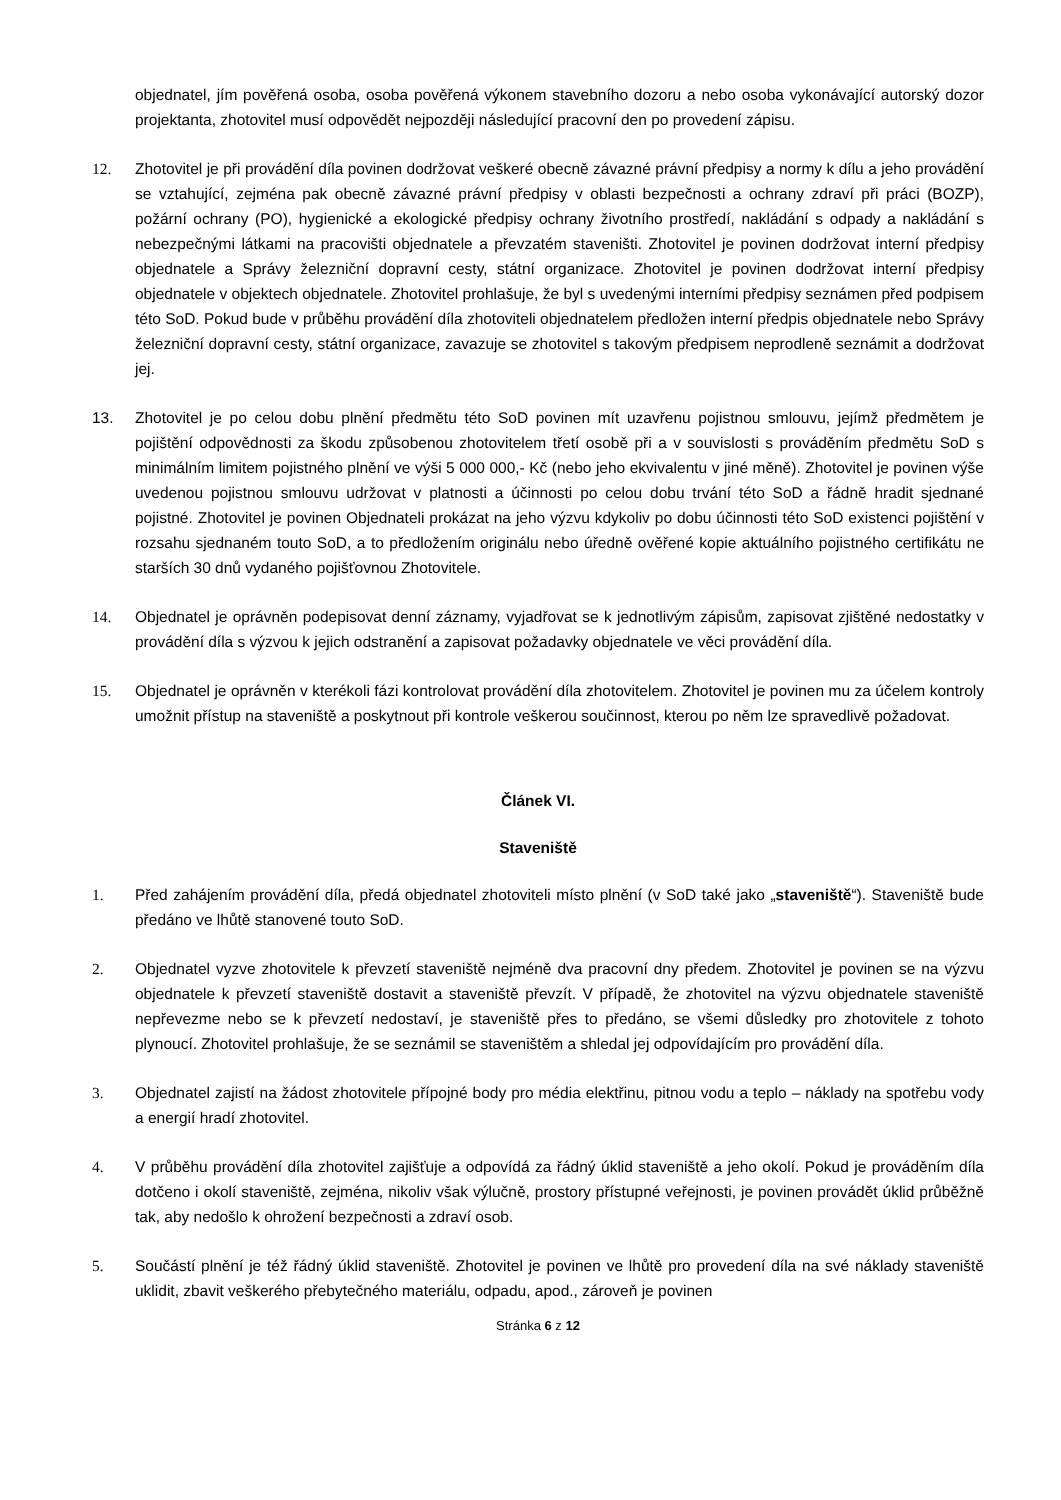objednatel, jím pověřená osoba, osoba pověřená výkonem stavebního dozoru a nebo osoba vykonávající autorský dozor projektanta, zhotovitel musí odpovědět nejpozději následující pracovní den po provedení zápisu.
12. Zhotovitel je při provádění díla povinen dodržovat veškeré obecně závazné právní předpisy a normy k dílu a jeho provádění se vztahující, zejména pak obecně závazné právní předpisy v oblasti bezpečnosti a ochrany zdraví při práci (BOZP), požární ochrany (PO), hygienické a ekologické předpisy ochrany životního prostředí, nakládání s odpady a nakládání s nebezpečnými látkami na pracovišti objednatele a převzatém staveništi. Zhotovitel je povinen dodržovat interní předpisy objednatele a Správy železniční dopravní cesty, státní organizace. Zhotovitel je povinen dodržovat interní předpisy objednatele v objektech objednatele. Zhotovitel prohlašuje, že byl s uvedenými interními předpisy seznámen před podpisem této SoD. Pokud bude v průběhu provádění díla zhotoviteli objednatelem předložen interní předpis objednatele nebo Správy železniční dopravní cesty, státní organizace, zavazuje se zhotovitel s takovým předpisem neprodleně seznámit a dodržovat jej.
13. Zhotovitel je po celou dobu plnění předmětu této SoD povinen mít uzavřenu pojistnou smlouvu, jejímž předmětem je pojištění odpovědnosti za škodu způsobenou zhotovitelem třetí osobě při a v souvislosti s prováděním předmětu SoD s minimálním limitem pojistného plnění ve výši 5 000 000,- Kč (nebo jeho ekvivalentu v jiné měně). Zhotovitel je povinen výše uvedenou pojistnou smlouvu udržovat v platnosti a účinnosti po celou dobu trvání této SoD a řádně hradit sjednané pojistné. Zhotovitel je povinen Objednateli prokázat na jeho výzvu kdykoliv po dobu účinnosti této SoD existenci pojištění v rozsahu sjednaném touto SoD, a to předložením originálu nebo úředně ověřené kopie aktuálního pojistného certifikátu ne starších 30 dnů vydaného pojišťovnou Zhotovitele.
14. Objednatel je oprávněn podepisovat denní záznamy, vyjadřovat se k jednotlivým zápisům, zapisovat zjištěné nedostatky v provádění díla s výzvou k jejich odstranění a zapisovat požadavky objednatele ve věci provádění díla.
15. Objednatel je oprávněn v kterékoli fázi kontrolovat provádění díla zhotovitelem. Zhotovitel je povinen mu za účelem kontroly umožnit přístup na staveniště a poskytnout při kontrole veškerou součinnost, kterou po něm lze spravedlivě požadovat.
Článek VI.
Staveniště
1. Před zahájením provádění díla, předá objednatel zhotoviteli místo plnění (v SoD také jako „staveniště“). Staveniště bude předáno ve lhůtě stanovené touto SoD.
2. Objednatel vyzve zhotovitele k převzetí staveniště nejméně dva pracovní dny předem. Zhotovitel je povinen se na výzvu objednatele k převzetí staveniště dostavit a staveniště převzít. V případě, že zhotovitel na výzvu objednatele staveniště nepřevezme nebo se k převzetí nedostaví, je staveniště přes to předáno, se všemi důsledky pro zhotovitele z tohoto plynoucí. Zhotovitel prohlašuje, že se seznámil se staveništěm a shledal jej odpovídajícím pro provádění díla.
3. Objednatel zajistí na žádost zhotovitele přípojné body pro média elektřinu, pitnou vodu a teplo – náklady na spotřebu vody a energií hradí zhotovitel.
4. V průběhu provádění díla zhotovitel zajišťuje a odpovídá za řádný úklid staveniště a jeho okolí. Pokud je prováděním díla dotčeno i okolí staveniště, zejména, nikoliv však výlučně, prostory přístupné veřejnosti, je povinen provádět úklid průběžně tak, aby nedošlo k ohrožení bezpečnosti a zdraví osob.
5. Součástí plnění je též řádný úklid staveniště. Zhotovitel je povinen ve lhůtě pro provedení díla na své náklady staveniště uklidit, zbavit veškerého přebytečného materiálu, odpadu, apod., zároveň je povinen
Stránka 6 z 12